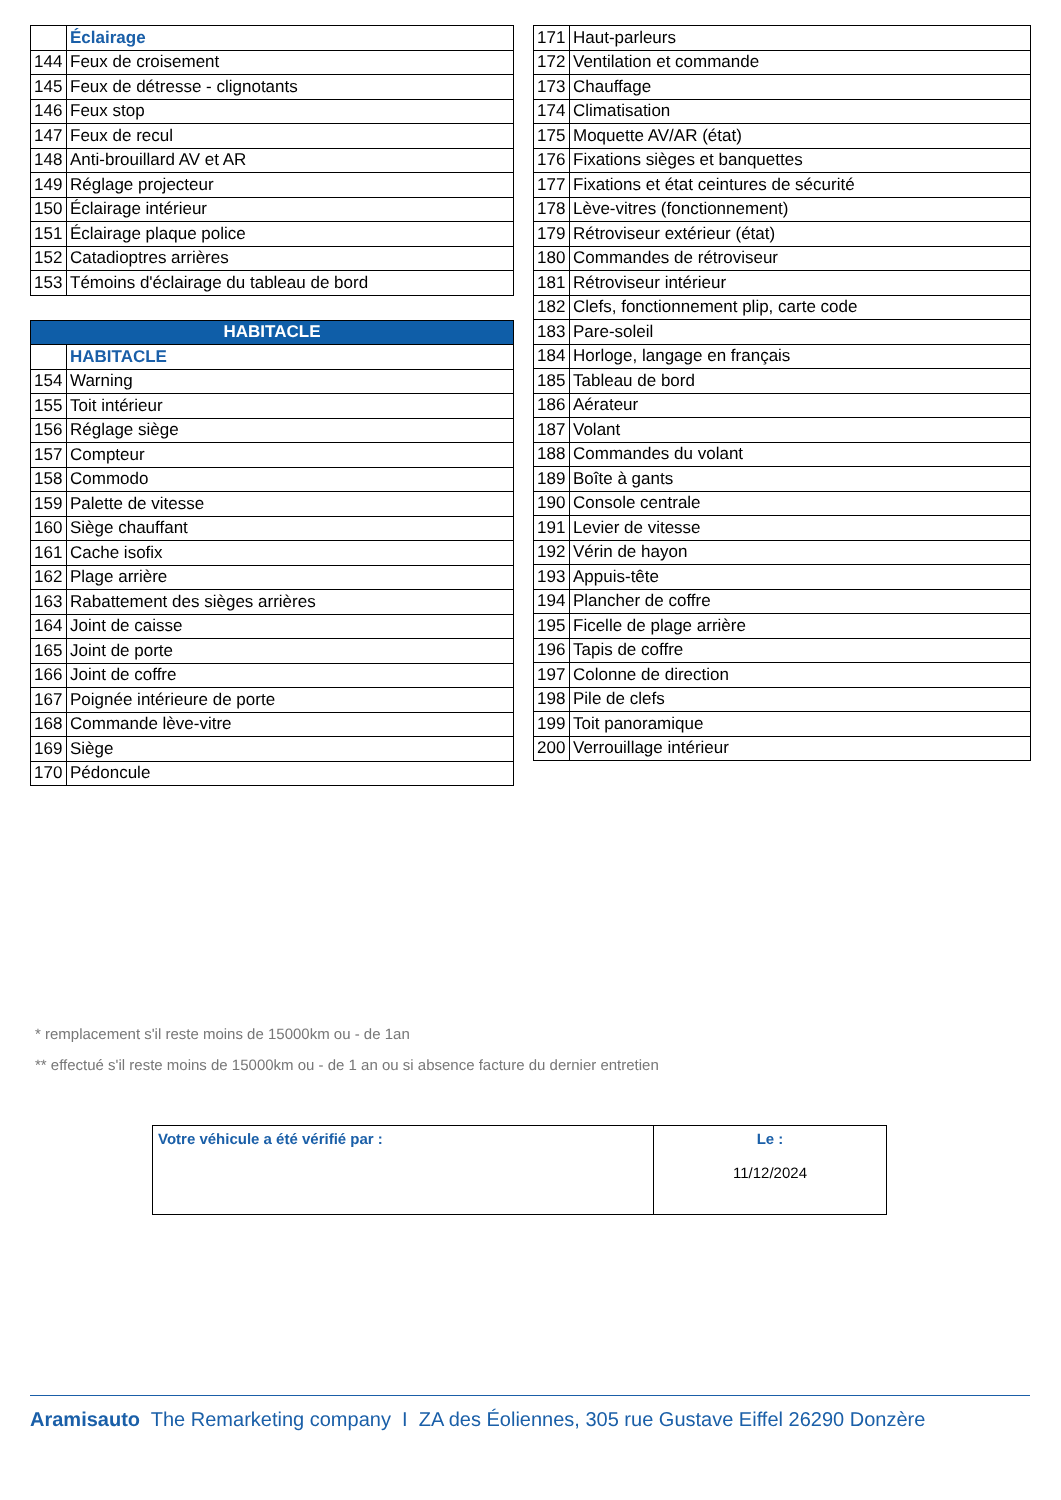| | Éclairage |
| 144 | Feux de croisement |
| 145 | Feux de détresse - clignotants |
| 146 | Feux stop |
| 147 | Feux de recul |
| 148 | Anti-brouillard AV et AR |
| 149 | Réglage projecteur |
| 150 | Éclairage intérieur |
| 151 | Éclairage plaque police |
| 152 | Catadioptres arrières |
| 153 | Témoins d'éclairage du tableau de bord |
| HABITACLE | |
| --- | --- |
| | HABITACLE |
| 154 | Warning |
| 155 | Toit intérieur |
| 156 | Réglage siège |
| 157 | Compteur |
| 158 | Commodo |
| 159 | Palette de vitesse |
| 160 | Siège chauffant |
| 161 | Cache isofix |
| 162 | Plage arrière |
| 163 | Rabattement des sièges arrières |
| 164 | Joint de caisse |
| 165 | Joint de porte |
| 166 | Joint de coffre |
| 167 | Poignée intérieure de porte |
| 168 | Commande lève-vitre |
| 169 | Siège |
| 170 | Pédoncule |
| 171 | Haut-parleurs |
| 172 | Ventilation et commande |
| 173 | Chauffage |
| 174 | Climatisation |
| 175 | Moquette AV/AR (état) |
| 176 | Fixations sièges et banquettes |
| 177 | Fixations et état ceintures de sécurité |
| 178 | Lève-vitres (fonctionnement) |
| 179 | Rétroviseur extérieur (état) |
| 180 | Commandes de rétroviseur |
| 181 | Rétroviseur intérieur |
| 182 | Clefs, fonctionnement plip, carte code |
| 183 | Pare-soleil |
| 184 | Horloge, langage en français |
| 185 | Tableau de bord |
| 186 | Aérateur |
| 187 | Volant |
| 188 | Commandes du volant |
| 189 | Boîte à gants |
| 190 | Console centrale |
| 191 | Levier de vitesse |
| 192 | Vérin de hayon |
| 193 | Appuis-tête |
| 194 | Plancher de coffre |
| 195 | Ficelle de plage arrière |
| 196 | Tapis de coffre |
| 197 | Colonne de direction |
| 198 | Pile de clefs |
| 199 | Toit panoramique |
| 200 | Verrouillage intérieur |
* remplacement s'il reste moins de 15000km ou - de 1an
** effectué s'il reste moins de 15000km ou - de 1 an ou si absence facture du dernier entretien
| Votre véhicule a été vérifié par : | Le : 11/12/2024 |
Aramisauto The Remarketing company I ZA des Éoliennes, 305 rue Gustave Eiffel 26290 Donzère